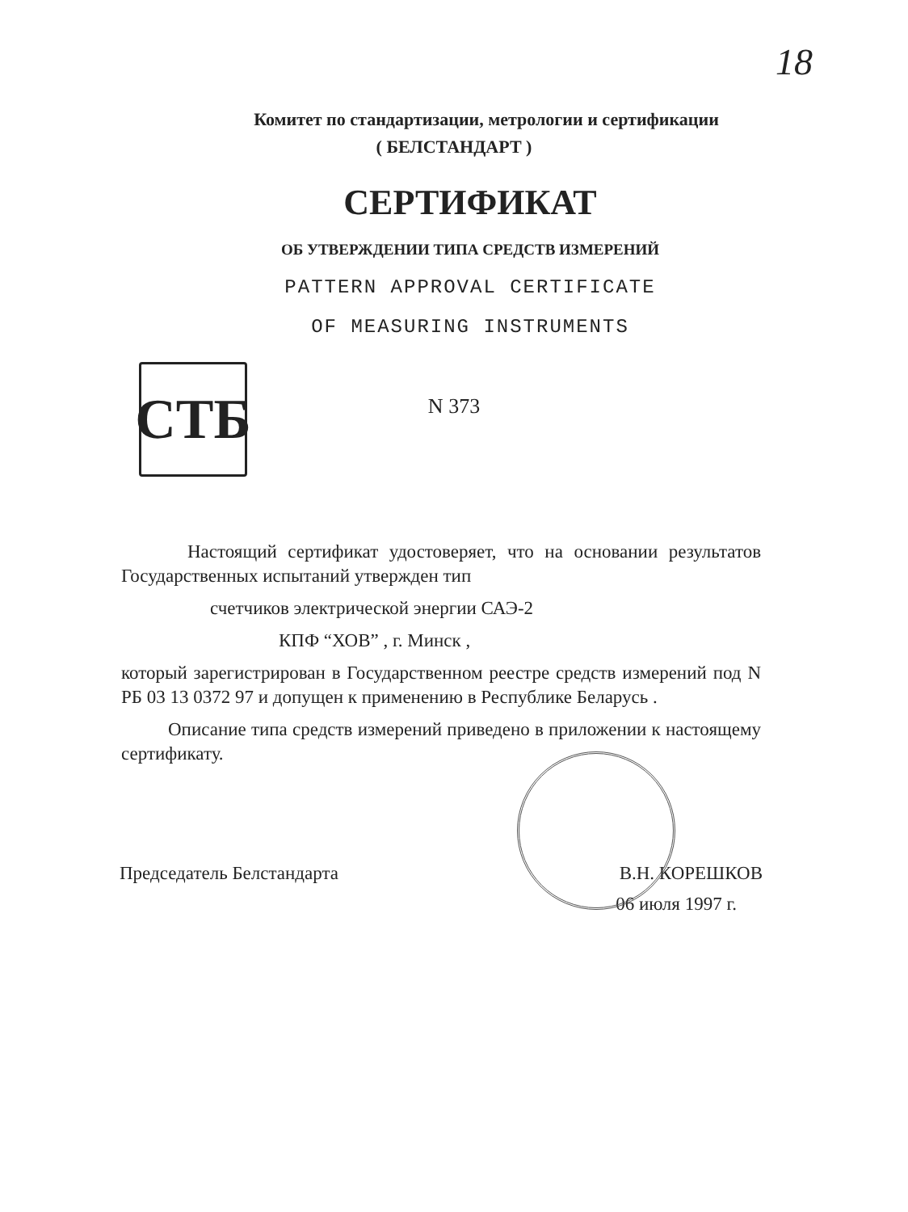18
Комитет по стандартизации, метрологии и сертификации
( БЕЛСТАНДАРТ )
СЕРТИФИКАТ
ОБ УТВЕРЖДЕНИИ ТИПА СРЕДСТВ ИЗМЕРЕНИЙ
PATTERN APPROVAL CERTIFICATE
OF MEASURING INSTRUMENTS
СТБ
N 373
Настоящий сертификат удостоверяет, что на основании результатов Государственных испытаний утвержден тип
счетчиков электрической энергии САЭ-2
КПФ “ХОВ” , г. Минск ,
который зарегистрирован в Государственном реестре средств измерений под N РБ 03 13 0372 97 и допущен к применению в Республике Беларусь .
Описание типа средств измерений приведено в приложении к настоящему сертификату.
Председатель Белстандарта В.Н. КОРЕШКОВ
06 июля 1997 г.